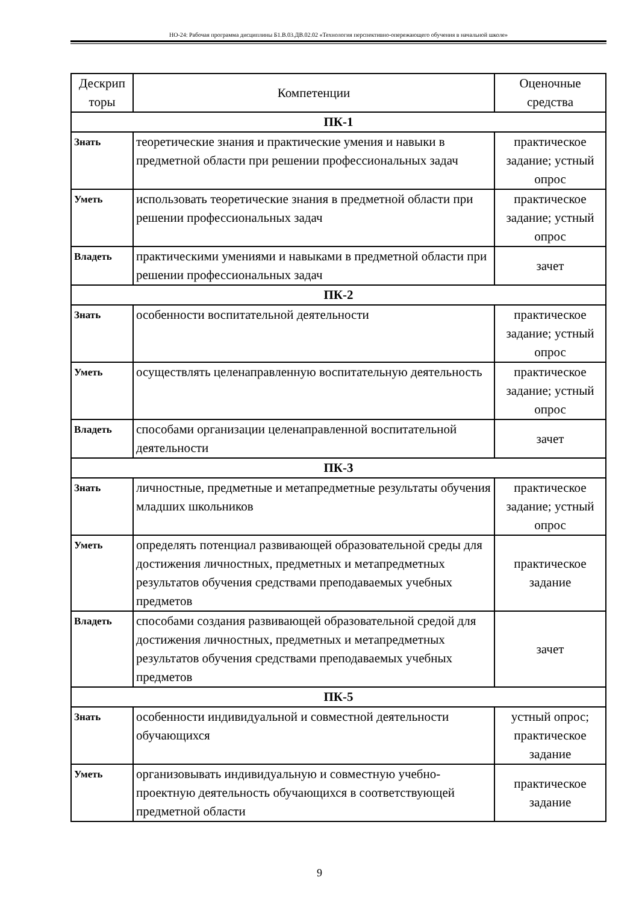НО-24: Рабочая программа дисциплины Б1.В.03.ДВ.02.02 «Технология перспективно-опережающего обучения в начальной школе»
| Дескрип торы | Компетенции | Оценочные средства |
| --- | --- | --- |
| ПК-1 | | |
| Знать | теоретические знания и практические умения и навыки в предметной области при решении профессиональных задач | практическое задание; устный опрос |
| Уметь | использовать теоретические знания в предметной области при решении профессиональных задач | практическое задание; устный опрос |
| Владеть | практическими умениями и навыками в предметной области при решении профессиональных задач | зачет |
| ПК-2 | | |
| Знать | особенности воспитательной деятельности | практическое задание; устный опрос |
| Уметь | осуществлять целенаправленную воспитательную деятельность | практическое задание; устный опрос |
| Владеть | способами организации целенаправленной воспитательной деятельности | зачет |
| ПК-3 | | |
| Знать | личностные, предметные и метапредметные результаты обучения младших школьников | практическое задание; устный опрос |
| Уметь | определять потенциал развивающей образовательной среды для достижения личностных, предметных и метапредметных результатов обучения средствами преподаваемых учебных предметов | практическое задание |
| Владеть | способами создания развивающей образовательной средой для достижения личностных, предметных и метапредметных результатов обучения средствами преподаваемых учебных предметов | зачет |
| ПК-5 | | |
| Знать | особенности индивидуальной и совместной деятельности обучающихся | устный опрос; практическое задание |
| Уметь | организовывать индивидуальную и совместную учебно-проектную деятельность обучающихся в соответствующей предметной области | практическое задание |
9